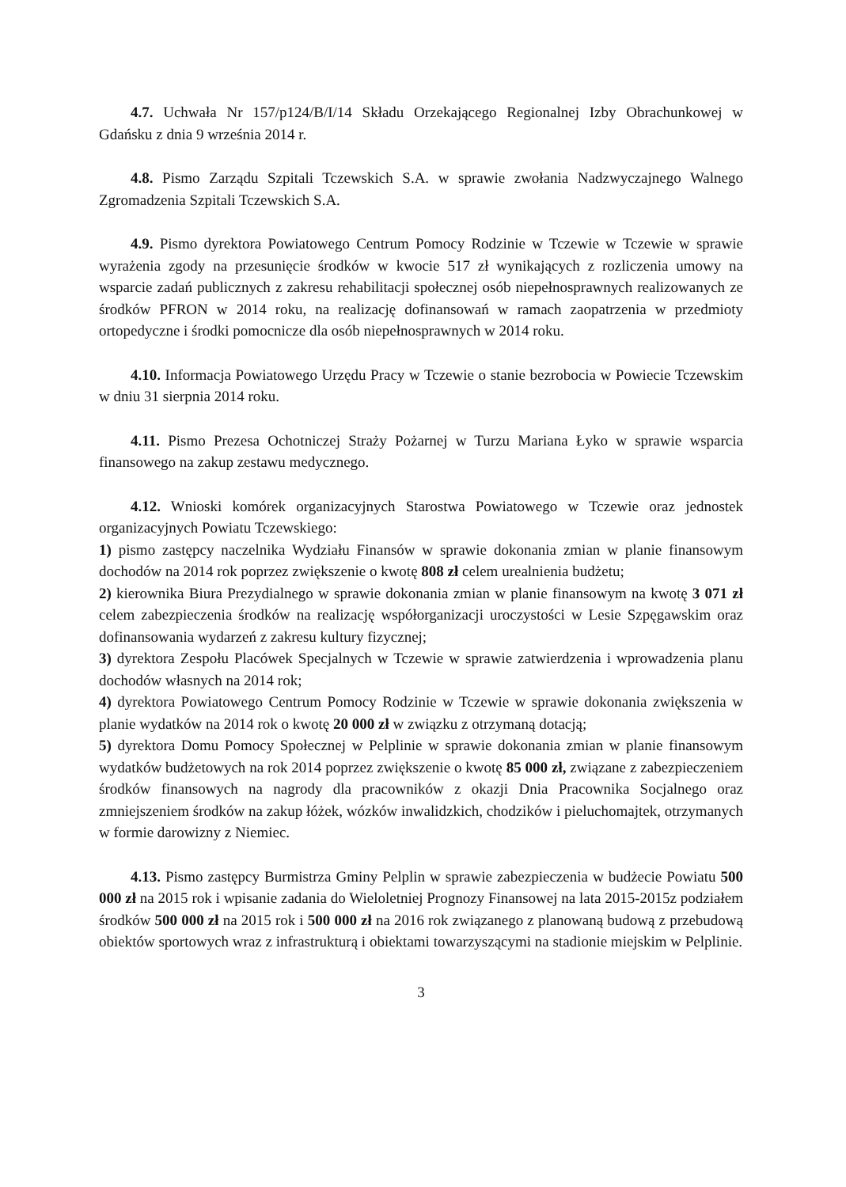4.7. Uchwała Nr 157/p124/B/I/14 Składu Orzekającego Regionalnej Izby Obrachunkowej w Gdańsku z dnia 9 września 2014 r.
4.8. Pismo Zarządu Szpitali Tczewskich S.A. w sprawie zwołania Nadzwyczajnego Walnego Zgromadzenia Szpitali Tczewskich S.A.
4.9. Pismo dyrektora Powiatowego Centrum Pomocy Rodzinie w Tczewie w Tczewie w sprawie wyrażenia zgody na przesunięcie środków w kwocie 517 zł wynikających z rozliczenia umowy na wsparcie zadań publicznych z zakresu rehabilitacji społecznej osób niepełnosprawnych realizowanych ze środków PFRON w 2014 roku, na realizację dofinansowań w ramach zaopatrzenia w przedmioty ortopedyczne i środki pomocnicze dla osób niepełnosprawnych w 2014 roku.
4.10. Informacja Powiatowego Urzędu Pracy w Tczewie o stanie bezrobocia w Powiecie Tczewskim w dniu 31 sierpnia 2014 roku.
4.11. Pismo Prezesa Ochotniczej Straży Pożarnej w Turzu Mariana Łyko w sprawie wsparcia finansowego na zakup zestawu medycznego.
4.12. Wnioski komórek organizacyjnych Starostwa Powiatowego w Tczewie oraz jednostek organizacyjnych Powiatu Tczewskiego:
1) pismo zastępcy naczelnika Wydziału Finansów w sprawie dokonania zmian w planie finansowym dochodów na 2014 rok poprzez zwiększenie o kwotę 808 zł celem urealnienia budżetu;
2) kierownika Biura Prezydialnego w sprawie dokonania zmian w planie finansowym na kwotę 3 071 zł celem zabezpieczenia środków na realizację współorganizacji uroczystości w Lesie Szpęgawskim oraz dofinansowania wydarzeń z zakresu kultury fizycznej;
3) dyrektora Zespołu Placówek Specjalnych w Tczewie w sprawie zatwierdzenia i wprowadzenia planu dochodów własnych na 2014 rok;
4) dyrektora Powiatowego Centrum Pomocy Rodzinie w Tczewie w sprawie dokonania zwiększenia w planie wydatków na 2014 rok o kwotę 20 000 zł w związku z otrzymaną dotacją;
5) dyrektora Domu Pomocy Społecznej w Pelplinie w sprawie dokonania zmian w planie finansowym wydatków budżetowych na rok 2014 poprzez zwiększenie o kwotę 85 000 zł, związane z zabezpieczeniem środków finansowych na nagrody dla pracowników z okazji Dnia Pracownika Socjalnego oraz zmniejszeniem środków na zakup łóżek, wózków inwalidzkich, chodzików i pieluchomajtek, otrzymanych w formie darowizny z Niemiec.
4.13. Pismo zastępcy Burmistrza Gminy Pelplin w sprawie zabezpieczenia w budżecie Powiatu 500 000 zł na 2015 rok i wpisanie zadania do Wieloletniej Prognozy Finansowej na lata 2015-2015z podziałem środków 500 000 zł na 2015 rok i 500 000 zł na 2016 rok związanego z planowaną budową z przebudową obiektów sportowych wraz z infrastrukturą i obiektami towarzyszącymi na stadionie miejskim w Pelplinie.
3